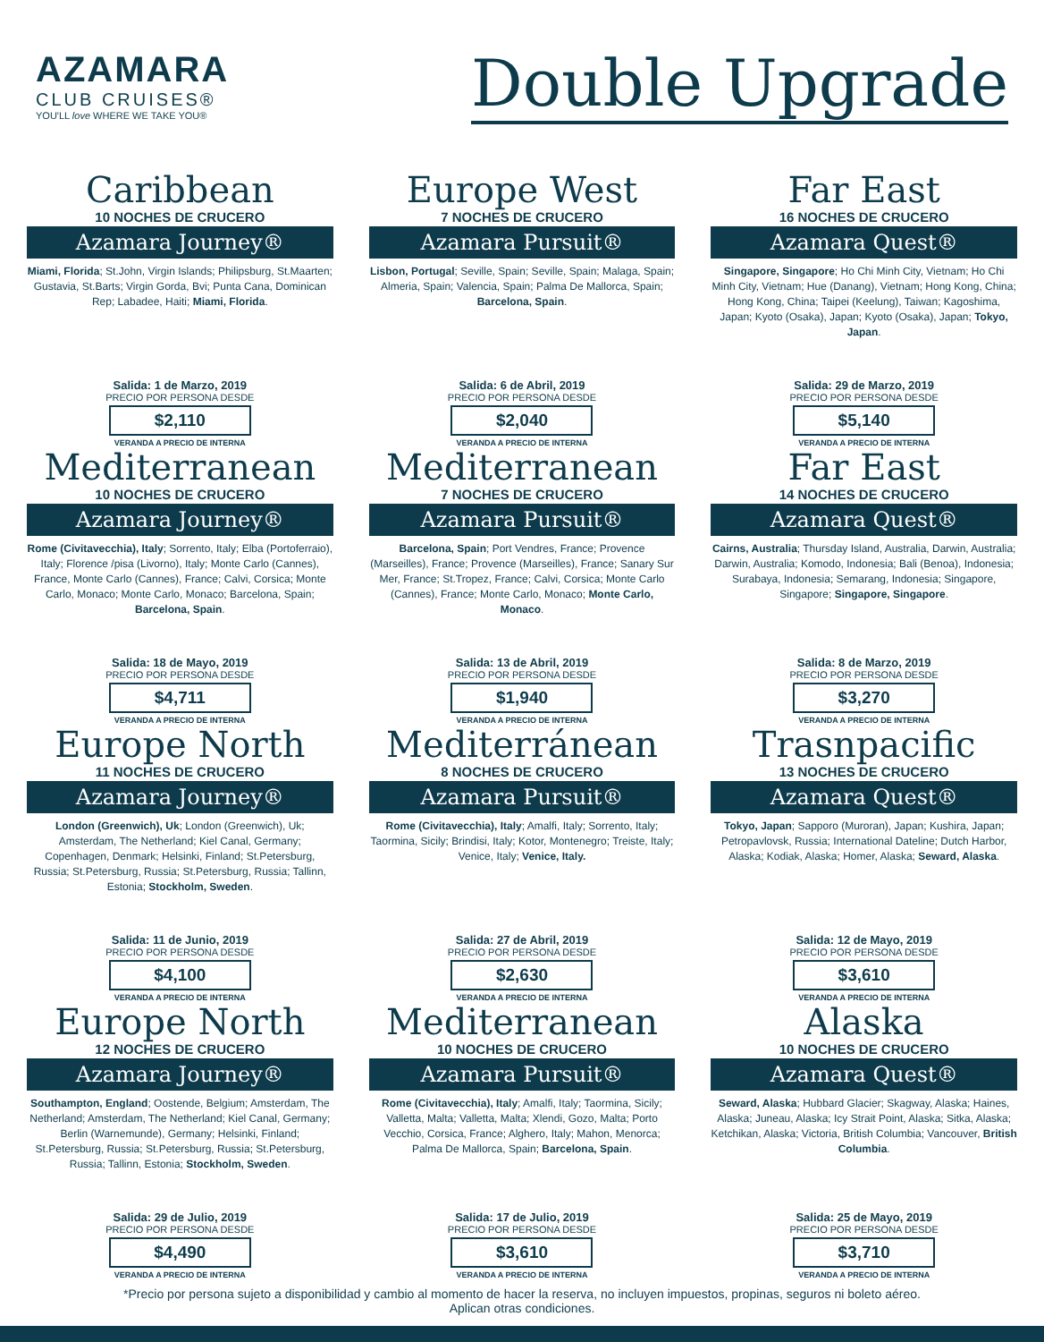AZAMARA
CLUB CRUISES®
YOU'LL love WHERE WE TAKE YOU®
Double Upgrade
Caribbean
10 NOCHES DE CRUCERO
Azamara Journey®
Miami, Florida; St.John, Virgin Islands; Philipsburg, St.Maarten; Gustavia, St.Barts; Virgin Gorda, Bvi; Punta Cana, Dominican Rep; Labadee, Haiti; Miami, Florida.
Salida: 1 de Marzo, 2019
PRECIO POR PERSONA DESDE
$2,110
VERANDA A PRECIO DE INTERNA
Europe West
7 NOCHES DE CRUCERO
Azamara Pursuit®
Lisbon, Portugal; Seville, Spain; Seville, Spain; Malaga, Spain; Almeria, Spain; Valencia, Spain; Palma De Mallorca, Spain; Barcelona, Spain.
Salida: 6 de Abril, 2019
PRECIO POR PERSONA DESDE
$2,040
VERANDA A PRECIO DE INTERNA
Far East
16 NOCHES DE CRUCERO
Azamara Quest®
Singapore, Singapore; Ho Chi Minh City, Vietnam; Ho Chi Minh City, Vietnam; Hue (Danang), Vietnam; Hong Kong, China; Hong Kong, China; Taipei (Keelung), Taiwan; Kagoshima, Japan; Kyoto (Osaka), Japan; Kyoto (Osaka), Japan; Tokyo, Japan.
Salida: 29 de Marzo, 2019
PRECIO POR PERSONA DESDE
$5,140
VERANDA A PRECIO DE INTERNA
Mediterranean
10 NOCHES DE CRUCERO
Azamara Journey®
Rome (Civitavecchia), Italy; Sorrento, Italy; Elba (Portoferraio), Italy; Florence /pisa (Livorno), Italy; Monte Carlo (Cannes), France, Monte Carlo (Cannes), France; Calvi, Corsica; Monte Carlo, Monaco; Monte Carlo, Monaco; Barcelona, Spain; Barcelona, Spain.
Salida: 18 de Mayo, 2019
PRECIO POR PERSONA DESDE
$4,711
VERANDA A PRECIO DE INTERNA
Mediterranean
7 NOCHES DE CRUCERO
Azamara Pursuit®
Barcelona, Spain; Port Vendres, France; Provence (Marseilles), France; Provence (Marseilles), France; Sanary Sur Mer, France; St.Tropez, France; Calvi, Corsica; Monte Carlo (Cannes), France; Monte Carlo, Monaco; Monte Carlo, Monaco.
Salida: 13 de Abril, 2019
PRECIO POR PERSONA DESDE
$1,940
VERANDA A PRECIO DE INTERNA
Far East
14 NOCHES DE CRUCERO
Azamara Quest®
Cairns, Australia; Thursday Island, Australia, Darwin, Australia; Darwin, Australia; Komodo, Indonesia; Bali (Benoa), Indonesia; Surabaya, Indonesia; Semarang, Indonesia; Singapore, Singapore; Singapore, Singapore.
Salida: 8 de Marzo, 2019
PRECIO POR PERSONA DESDE
$3,270
VERANDA A PRECIO DE INTERNA
Europe North
11 NOCHES DE CRUCERO
Azamara Journey®
London (Greenwich), Uk; London (Greenwich), Uk; Amsterdam, The Netherland; Kiel Canal, Germany; Copenhagen, Denmark; Helsinki, Finland; St.Petersburg, Russia; St.Petersburg, Russia; St.Petersburg, Russia; Tallinn, Estonia; Stockholm, Sweden.
Salida: 11 de Junio, 2019
PRECIO POR PERSONA DESDE
$4,100
VERANDA A PRECIO DE INTERNA
Mediterránean
8 NOCHES DE CRUCERO
Azamara Pursuit®
Rome (Civitavecchia), Italy; Amalfi, Italy; Sorrento, Italy; Taormina, Sicily; Brindisi, Italy; Kotor, Montenegro; Treiste, Italy; Venice, Italy; Venice, Italy.
Salida: 27 de Abril, 2019
PRECIO POR PERSONA DESDE
$2,630
VERANDA A PRECIO DE INTERNA
Trasnpacific
13 NOCHES DE CRUCERO
Azamara Quest®
Tokyo, Japan; Sapporo (Muroran), Japan; Kushira, Japan; Petropavlovsk, Russia; International Dateline; Dutch Harbor, Alaska; Kodiak, Alaska; Homer, Alaska; Seward, Alaska.
Salida: 12 de Mayo, 2019
PRECIO POR PERSONA DESDE
$3,610
VERANDA A PRECIO DE INTERNA
Europe North
12 NOCHES DE CRUCERO
Azamara Journey®
Southampton, England; Oostende, Belgium; Amsterdam, The Netherland; Amsterdam, The Netherland; Kiel Canal, Germany; Berlin (Warnemunde), Germany; Helsinki, Finland; St.Petersburg, Russia; St.Petersburg, Russia; St.Petersburg, Russia; Tallinn, Estonia; Stockholm, Sweden.
Salida: 29 de Julio, 2019
PRECIO POR PERSONA DESDE
$4,490
VERANDA A PRECIO DE INTERNA
Mediterranean
10 NOCHES DE CRUCERO
Azamara Pursuit®
Rome (Civitavecchia), Italy; Amalfi, Italy; Taormina, Sicily; Valletta, Malta; Valletta, Malta; Xlendi, Gozo, Malta; Porto Vecchio, Corsica, France; Alghero, Italy; Mahon, Menorca; Palma De Mallorca, Spain; Barcelona, Spain.
Salida: 17 de Julio, 2019
PRECIO POR PERSONA DESDE
$3,610
VERANDA A PRECIO DE INTERNA
Alaska
10 NOCHES DE CRUCERO
Azamara Quest®
Seward, Alaska; Hubbard Glacier; Skagway, Alaska; Haines, Alaska; Juneau, Alaska; Icy Strait Point, Alaska; Sitka, Alaska; Ketchikan, Alaska; Victoria, British Columbia; Vancouver, British Columbia.
Salida: 25 de Mayo, 2019
PRECIO POR PERSONA DESDE
$3,710
VERANDA A PRECIO DE INTERNA
*Precio por persona sujeto a disponibilidad y cambio al momento de hacer la reserva, no incluyen impuestos, propinas, seguros ni boleto aéreo.
Aplican otras condiciones.